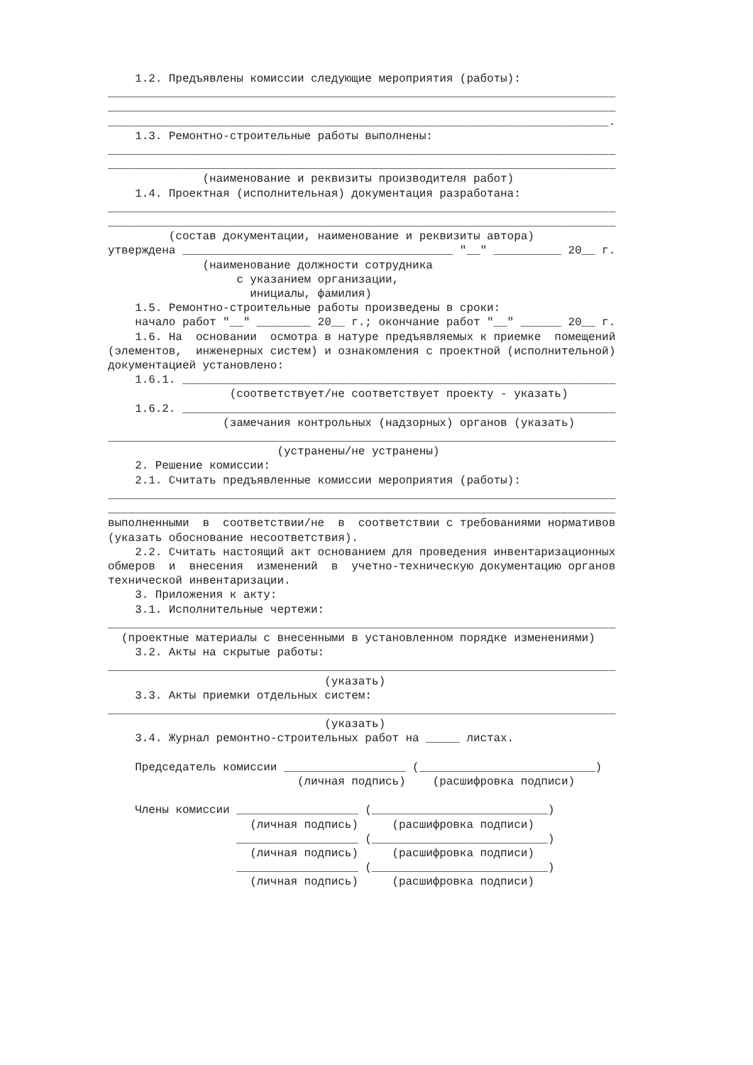1.2. Предъявлены комиссии следующие мероприятия (работы):
___________________________________________________________________________
___________________________________________________________________________
__________________________________________________________________________.
    1.3. Ремонтно-строительные работы выполнены:
___________________________________________________________________________
___________________________________________________________________________
              (наименование и реквизиты производителя работ)
    1.4. Проектная (исполнительная) документация разработана:
___________________________________________________________________________
___________________________________________________________________________
         (состав документации, наименование и реквизиты автора)
утверждена ________________________________________ "__" __________ 20__ г.
              (наименование должности сотрудника
                   с указанием организации,
                     инициалы, фамилия)
    1.5. Ремонтно-строительные работы произведены в сроки:
    начало работ "__" ________ 20__ г.; окончание работ "__" ______ 20__ г.
    1.6. На  основании  осмотра в натуре предъявляемых к приемке  помещений
(элементов,  инженерных систем) и ознакомления с проектной (исполнительной)
документацией установлено:
    1.6.1. ________________________________________________________________
                  (соответствует/не соответствует проекту - указать)
    1.6.2. ________________________________________________________________
                 (замечания контрольных (надзорных) органов (указать)
___________________________________________________________________________
                         (устранены/не устранены)
    2. Решение комиссии:
    2.1. Считать предъявленные комиссии мероприятия (работы):
___________________________________________________________________________
___________________________________________________________________________
выполненными  в  соответствии/не  в  соответствии с требованиями нормативов
(указать обоснование несоответствия).
    2.2. Считать настоящий акт основанием для проведения инвентаризационных
обмеров  и  внесения  изменений  в  учетно-техническую документацию органов
технической инвентаризации.
    3. Приложения к акту:
    3.1. Исполнительные чертежи:
___________________________________________________________________________
  (проектные материалы с внесенными в установленном порядке изменениями)
    3.2. Акты на скрытые работы:
___________________________________________________________________________
                                (указать)
    3.3. Акты приемки отдельных систем:
___________________________________________________________________________
                                (указать)
    3.4. Журнал ремонтно-строительных работ на _____ листах.

    Председатель комиссии __________________ (__________________________)
                            (личная подпись)    (расшифровка подписи)

    Члены комиссии __________________ (__________________________)
                     (личная подпись)     (расшифровка подписи)
                   __________________ (__________________________)
                     (личная подпись)     (расшифровка подписи)
                   __________________ (__________________________)
                     (личная подпись)     (расшифровка подписи)